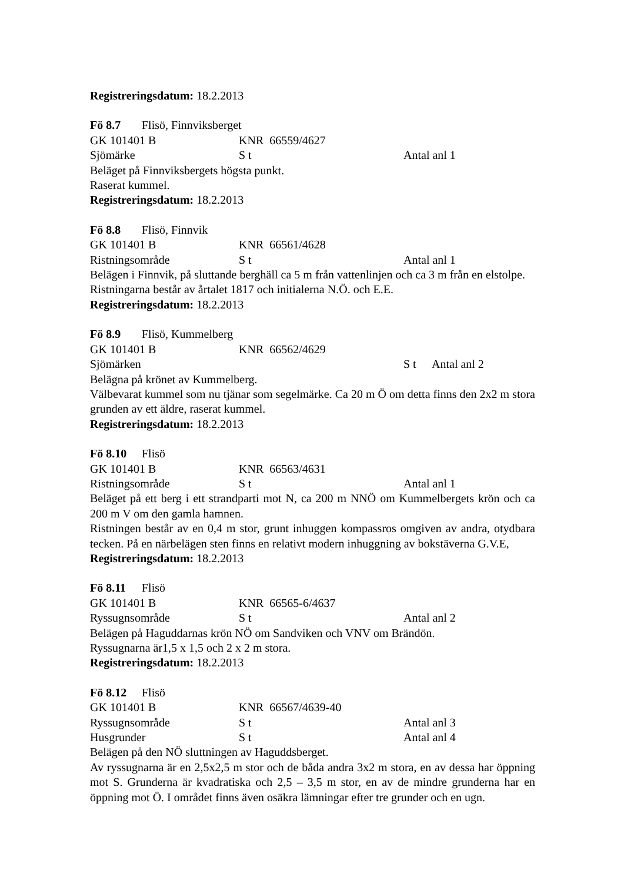Registreringsdatum: 18.2.2013
Fö 8.7 Flisö, Finnviksberget
GK 101401 B KNR 66559/4627
Sjömärke S t Antal anl 1
Beläget på Finnviksbergets högsta punkt.
Raserat kummel.
Registreringsdatum: 18.2.2013
Fö 8.8 Flisö, Finnvik
GK 101401 B KNR 66561/4628
Ristningsområde S t Antal anl 1
Belägen i Finnvik, på sluttande berghäll ca 5 m från vattenlinjen och ca 3 m från en elstolpe.
Ristningarna består av årtalet 1817 och initialerna N.Ö. och E.E.
Registreringsdatum: 18.2.2013
Fö 8.9 Flisö, Kummelberg
GK 101401 B KNR 66562/4629
Sjömärken S t Antal anl 2
Belägna på krönet av Kummelberg.
Välbevarat kummel som nu tjänar som segelmärke. Ca 20 m Ö om detta finns den 2x2 m stora grunden av ett äldre, raserat kummel.
Registreringsdatum: 18.2.2013
Fö 8.10 Flisö
GK 101401 B KNR 66563/4631
Ristningsområde S t Antal anl 1
Beläget på ett berg i ett strandparti mot N, ca 200 m NNÖ om Kummelbergets krön och ca 200 m V om den gamla hamnen.
Ristningen består av en 0,4 m stor, grunt inhuggen kompassros omgiven av andra, otydbara tecken. På en närbelägen sten finns en relativt modern inhuggning av bokstäverna G.V.E,
Registreringsdatum: 18.2.2013
Fö 8.11 Flisö
GK 101401 B KNR 66565-6/4637
Ryssugnsområde S t Antal anl 2
Belägen på Haguddarnas krön NÖ om Sandviken och VNV om Brändön.
Ryssugnarna är1,5 x 1,5 och 2 x 2 m stora.
Registreringsdatum: 18.2.2013
Fö 8.12 Flisö
GK 101401 B KNR 66567/4639-40
Ryssugnsområde S t Antal anl 3
Husgrunder S t Antal anl 4
Belägen på den NÖ sluttningen av Haguddsberget.
Av ryssugnarna är en 2,5x2,5 m stor och de båda andra 3x2 m stora, en av dessa har öppning mot S. Grunderna är kvadratiska och 2,5 – 3,5 m stor, en av de mindre grunderna har en öppning mot Ö. I området finns även osäkra lämningar efter tre grunder och en ugn.